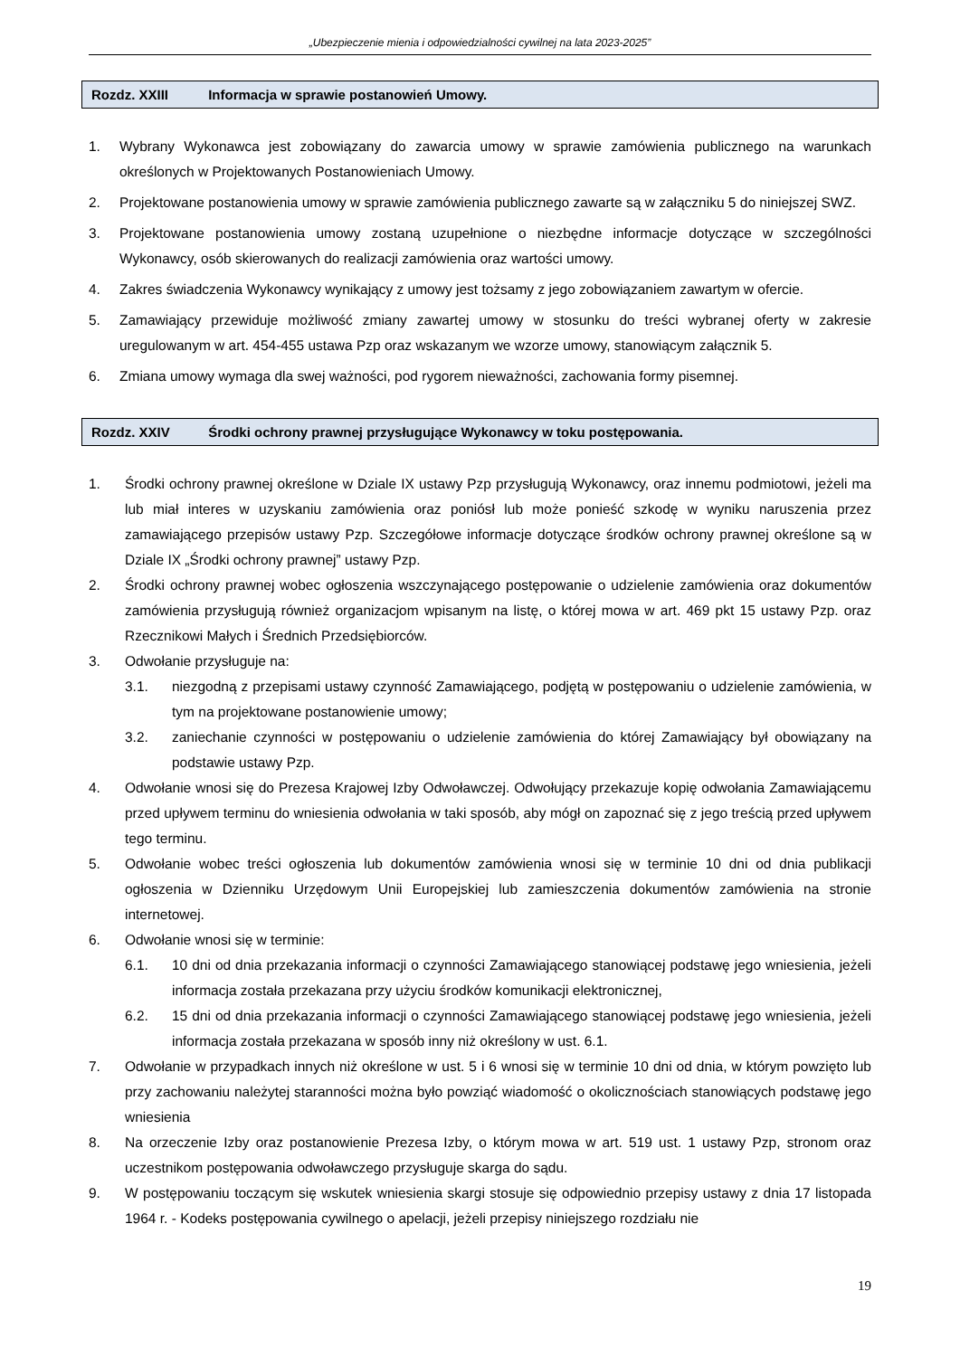„Ubezpieczenie mienia i odpowiedzialności cywilnej na lata 2023-2025”
Rozdz. XXIII Informacja w sprawie postanowień Umowy.
1. Wybrany Wykonawca jest zobowiązany do zawarcia umowy w sprawie zamówienia publicznego na warunkach określonych w Projektowanych Postanowieniach Umowy.
2. Projektowane postanowienia umowy w sprawie zamówienia publicznego zawarte są w załączniku 5 do niniejszej SWZ.
3. Projektowane postanowienia umowy zostaną uzupełnione o niezbędne informacje dotyczące w szczególności Wykonawcy, osób skierowanych do realizacji zamówienia oraz wartości umowy.
4. Zakres świadczenia Wykonawcy wynikający z umowy jest tożsamy z jego zobowiązaniem zawartym w ofercie.
5. Zamawiający przewiduje możliwość zmiany zawartej umowy w stosunku do treści wybranej oferty w zakresie uregulowanym w art. 454-455 ustawa Pzp oraz wskazanym we wzorze umowy, stanowiącym załącznik 5.
6. Zmiana umowy wymaga dla swej ważności, pod rygorem nieważności, zachowania formy pisemnej.
Rozdz. XXIV Środki ochrony prawnej przysługujące Wykonawcy w toku postępowania.
1. Środki ochrony prawnej określone w Dziale IX ustawy Pzp przysługują Wykonawcy, oraz innemu podmiotowi, jeżeli ma lub miał interes w uzyskaniu zamówienia oraz poniósł lub może ponieść szkodę w wyniku naruszenia przez zamawiającego przepisów ustawy Pzp. Szczegółowe informacje dotyczące środków ochrony prawnej określone są w Dziale IX „Środki ochrony prawnej” ustawy Pzp.
2. Środki ochrony prawnej wobec ogłoszenia wszczynającego postępowanie o udzielenie zamówienia oraz dokumentów zamówienia przysługują również organizacjom wpisanym na listę, o której mowa w art. 469 pkt 15 ustawy Pzp. oraz Rzecznikowi Małych i Średnich Przedsiębiorców.
3. Odwołanie przysługuje na:
3.1. niezgodną z przepisami ustawy czynność Zamawiającego, podjętą w postępowaniu o udzielenie zamówienia, w tym na projektowane postanowienie umowy;
3.2. zaniechanie czynności w postępowaniu o udzielenie zamówienia do której Zamawiający był obowiązany na podstawie ustawy Pzp.
4. Odwołanie wnosi się do Prezesa Krajowej Izby Odwoławczej. Odwołujący przekazuje kopię odwołania Zamawiającemu przed upływem terminu do wniesienia odwołania w taki sposób, aby mógł on zapoznać się z jego treścią przed upływem tego terminu.
5. Odwołanie wobec treści ogłoszenia lub dokumentów zamówienia wnosi się w terminie 10 dni od dnia publikacji ogłoszenia w Dzienniku Urzędowym Unii Europejskiej lub zamieszczenia dokumentów zamówienia na stronie internetowej.
6. Odwołanie wnosi się w terminie:
6.1. 10 dni od dnia przekazania informacji o czynności Zamawiającego stanowiącej podstawę jego wniesienia, jeżeli informacja została przekazana przy użyciu środków komunikacji elektronicznej,
6.2. 15 dni od dnia przekazania informacji o czynności Zamawiającego stanowiącej podstawę jego wniesienia, jeżeli informacja została przekazana w sposób inny niż określony w ust. 6.1.
7. Odwołanie w przypadkach innych niż określone w ust. 5 i 6 wnosi się w terminie 10 dni od dnia, w którym powzięto lub przy zachowaniu należytej staranności można było powziąć wiadomość o okolicznościach stanowiących podstawę jego wniesienia
8. Na orzeczenie Izby oraz postanowienie Prezesa Izby, o którym mowa w art. 519 ust. 1 ustawy Pzp, stronom oraz uczestnikom postępowania odwoławczego przysługuje skarga do sądu.
9. W postępowaniu toczącym się wskutek wniesienia skargi stosuje się odpowiednio przepisy ustawy z dnia 17 listopada 1964 r. - Kodeks postępowania cywilnego o apelacji, jeżeli przepisy niniejszego rozdziału nie
19